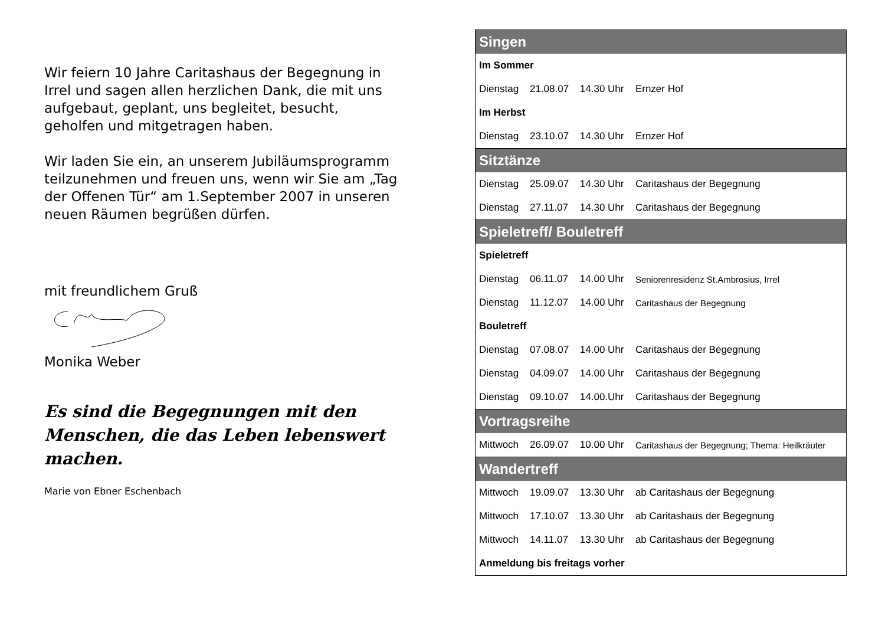Wir feiern 10 Jahre Caritashaus der Begegnung in Irrel und sagen allen herzlichen Dank, die mit uns aufgebaut, geplant, uns begleitet, besucht, geholfen und mitgetragen haben.
Wir laden Sie ein, an unserem Jubiläumsprogramm teilzunehmen und freuen uns, wenn wir Sie am „Tag der Offenen Tür“ am 1.September 2007 in unseren neuen Räumen begrüßen dürfen.
mit freundlichem Gruß
Monika Weber
Es sind die Begegnungen mit den Menschen, die das Leben lebenswert machen.
Marie von Ebner Eschenbach
| Singen | | | |
| --- | --- | --- | --- |
| Im Sommer | | | |
| Dienstag | 21.08.07 | 14.30 Uhr | Ernzer Hof |
| Im Herbst | | | |
| Dienstag | 23.10.07 | 14.30 Uhr | Ernzer Hof |
| Sitztänze | | | |
| Dienstag | 25.09.07 | 14.30 Uhr | Caritashaus der Begegnung |
| Dienstag | 27.11.07 | 14.30 Uhr | Caritashaus der Begegnung |
| Spieletreff/ Bouletreff | | | |
| Spieletreff | | | |
| Dienstag | 06.11.07 | 14.00 Uhr | Seniorenresidenz St.Ambrosius, Irrel |
| Dienstag | 11.12.07 | 14.00 Uhr | Caritashaus der Begegnung |
| Bouletreff | | | |
| Dienstag | 07.08.07 | 14.00 Uhr | Caritashaus der Begegnung |
| Dienstag | 04.09.07 | 14.00 Uhr | Caritashaus der Begegnung |
| Dienstag | 09.10.07 | 14.00.Uhr | Caritashaus der Begegnung |
| Vortragsreihe | | | |
| Mittwoch | 26.09.07 | 10.00 Uhr | Caritashaus der Begegnung; Thema: Heilkräuter |
| Wandertreff | | | |
| Mittwoch | 19.09.07 | 13.30 Uhr | ab Caritashaus der Begegnung |
| Mittwoch | 17.10.07 | 13.30 Uhr | ab Caritashaus der Begegnung |
| Mittwoch | 14.11.07 | 13.30 Uhr | ab Caritashaus der Begegnung |
| Anmeldung bis freitags vorher | | | |